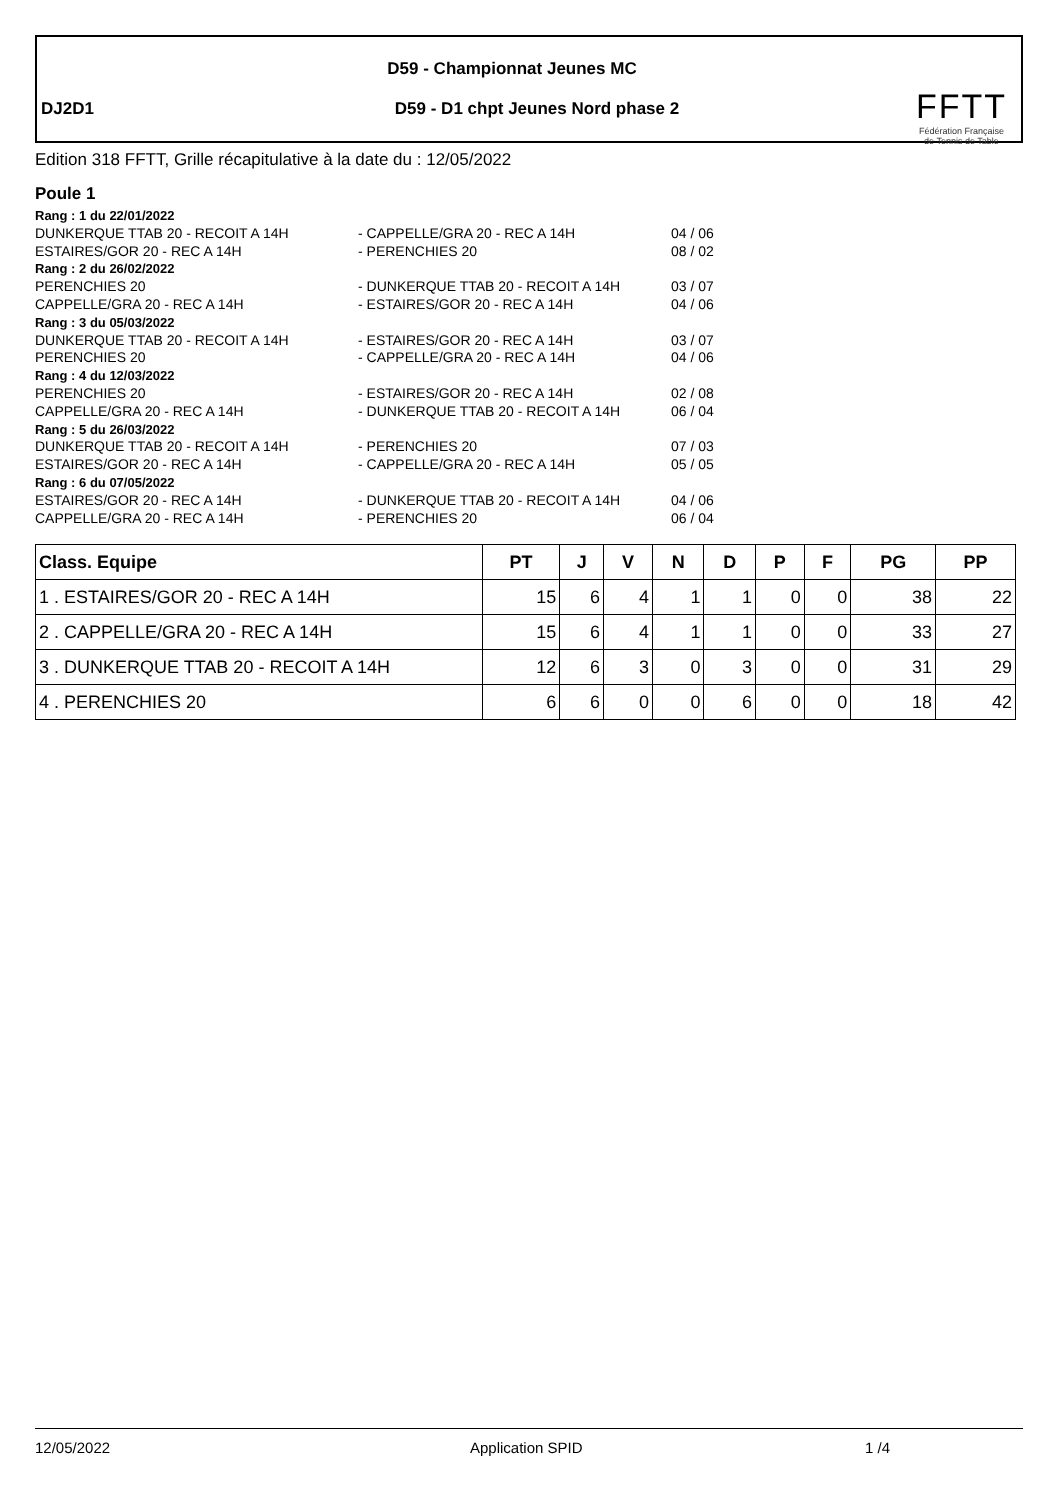D59 - Championnat Jeunes MC
DJ2D1
D59 - D1 chpt Jeunes Nord phase 2
FFTT
Fédération Française
de Tennis de Table
Edition 318 FFTT, Grille récapitulative à la date du : 12/05/2022
Poule 1
| Rang : 1 du 22/01/2022 | | |
| DUNKERQUE TTAB 20 - RECOIT A 14H | - CAPPELLE/GRA 20 - REC A 14H | 04 / 06 |
| ESTAIRES/GOR 20 - REC A 14H | - PERENCHIES 20 | 08 / 02 |
| Rang : 2 du 26/02/2022 | | |
| PERENCHIES 20 | - DUNKERQUE TTAB 20 - RECOIT A 14H | 03 / 07 |
| CAPPELLE/GRA 20 - REC A 14H | - ESTAIRES/GOR 20 - REC A 14H | 04 / 06 |
| Rang : 3 du 05/03/2022 | | |
| DUNKERQUE TTAB 20 - RECOIT A 14H | - ESTAIRES/GOR 20 - REC A 14H | 03 / 07 |
| PERENCHIES 20 | - CAPPELLE/GRA 20 - REC A 14H | 04 / 06 |
| Rang : 4 du 12/03/2022 | | |
| PERENCHIES 20 | - ESTAIRES/GOR 20 - REC A 14H | 02 / 08 |
| CAPPELLE/GRA 20 - REC A 14H | - DUNKERQUE TTAB 20 - RECOIT A 14H | 06 / 04 |
| Rang : 5 du 26/03/2022 | | |
| DUNKERQUE TTAB 20 - RECOIT A 14H | - PERENCHIES 20 | 07 / 03 |
| ESTAIRES/GOR 20 - REC A 14H | - CAPPELLE/GRA 20 - REC A 14H | 05 / 05 |
| Rang : 6 du 07/05/2022 | | |
| ESTAIRES/GOR 20 - REC A 14H | - DUNKERQUE TTAB 20 - RECOIT A 14H | 04 / 06 |
| CAPPELLE/GRA 20 - REC A 14H | - PERENCHIES 20 | 06 / 04 |
| Class. Equipe | PT | J | V | N | D | P | F | PG | PP |
| --- | --- | --- | --- | --- | --- | --- | --- | --- | --- |
| 1 . ESTAIRES/GOR 20 - REC A 14H | 15 | 6 | 4 | 1 | 1 | 0 | 0 | 38 | 22 |
| 2 . CAPPELLE/GRA 20 - REC A 14H | 15 | 6 | 4 | 1 | 1 | 0 | 0 | 33 | 27 |
| 3 . DUNKERQUE TTAB 20 - RECOIT A 14H | 12 | 6 | 3 | 0 | 3 | 0 | 0 | 31 | 29 |
| 4 . PERENCHIES 20 | 6 | 6 | 0 | 0 | 6 | 0 | 0 | 18 | 42 |
12/05/2022 Application SPID 1 /4